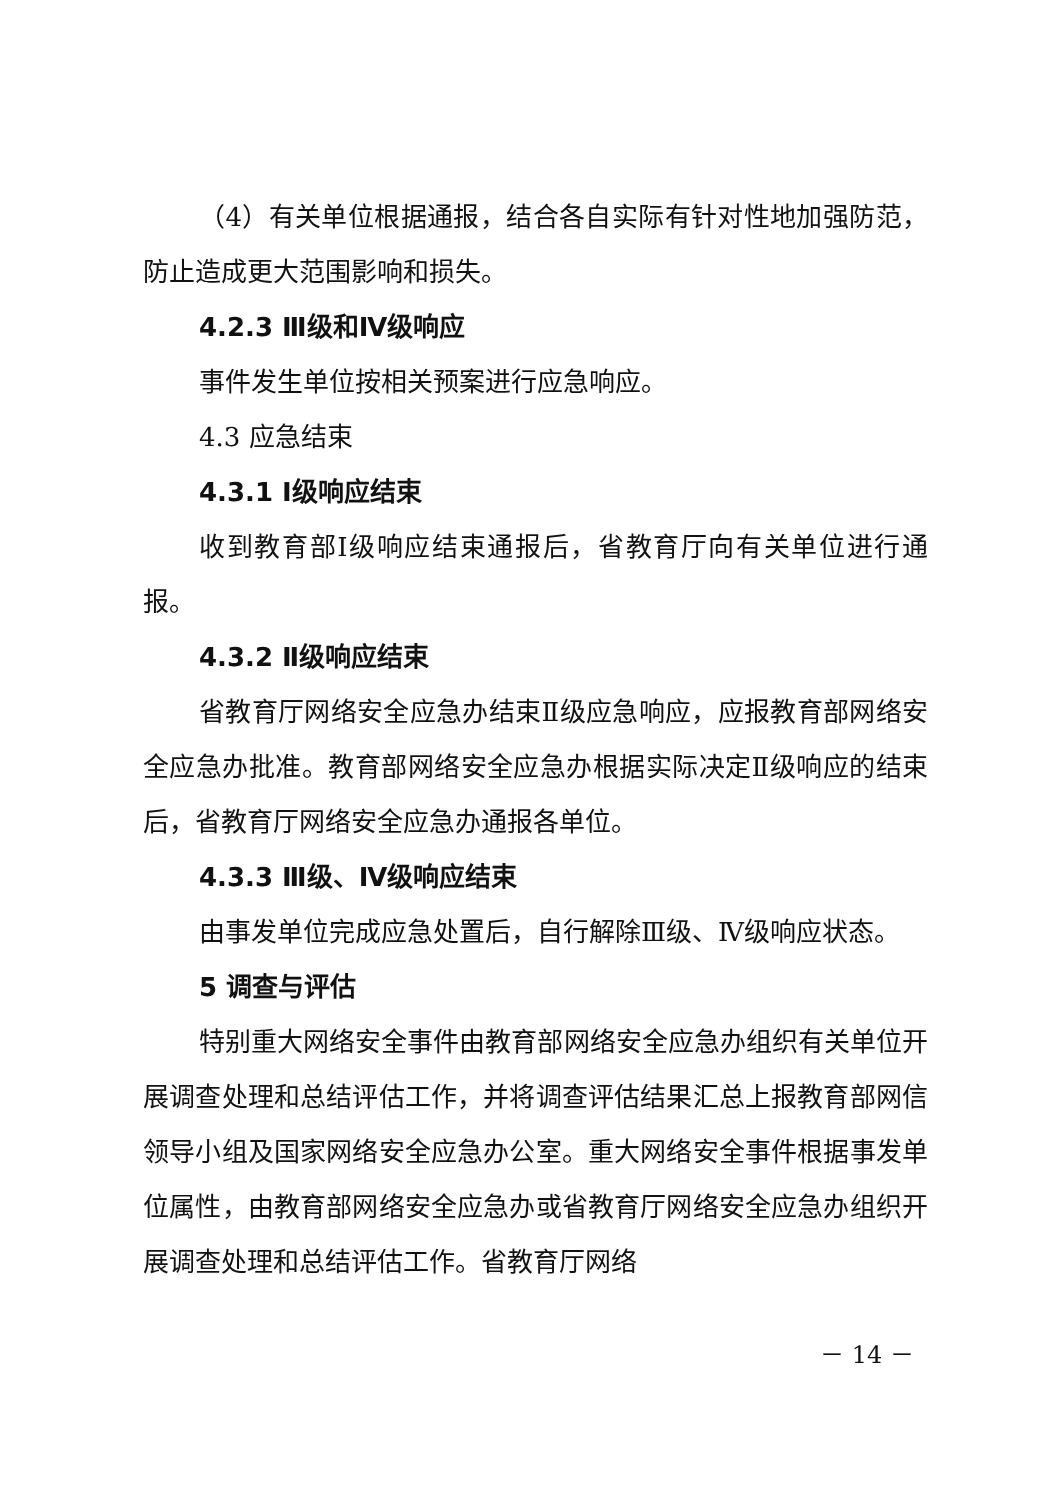（4）有关单位根据通报，结合各自实际有针对性地加强防范，防止造成更大范围影响和损失。
4.2.3 Ⅲ级和Ⅳ级响应
事件发生单位按相关预案进行应急响应。
4.3 应急结束
4.3.1 I级响应结束
收到教育部I级响应结束通报后，省教育厅向有关单位进行通报。
4.3.2 Ⅱ级响应结束
省教育厅网络安全应急办结束Ⅱ级应急响应，应报教育部网络安全应急办批准。教育部网络安全应急办根据实际决定Ⅱ级响应的结束后，省教育厅网络安全应急办通报各单位。
4.3.3 Ⅲ级、Ⅳ级响应结束
由事发单位完成应急处置后，自行解除Ⅲ级、Ⅳ级响应状态。
5 调查与评估
特别重大网络安全事件由教育部网络安全应急办组织有关单位开展调查处理和总结评估工作，并将调查评估结果汇总上报教育部网信领导小组及国家网络安全应急办公室。重大网络安全事件根据事发单位属性，由教育部网络安全应急办或省教育厅网络安全应急办组织开展调查处理和总结评估工作。省教育厅网络
－ 14 －